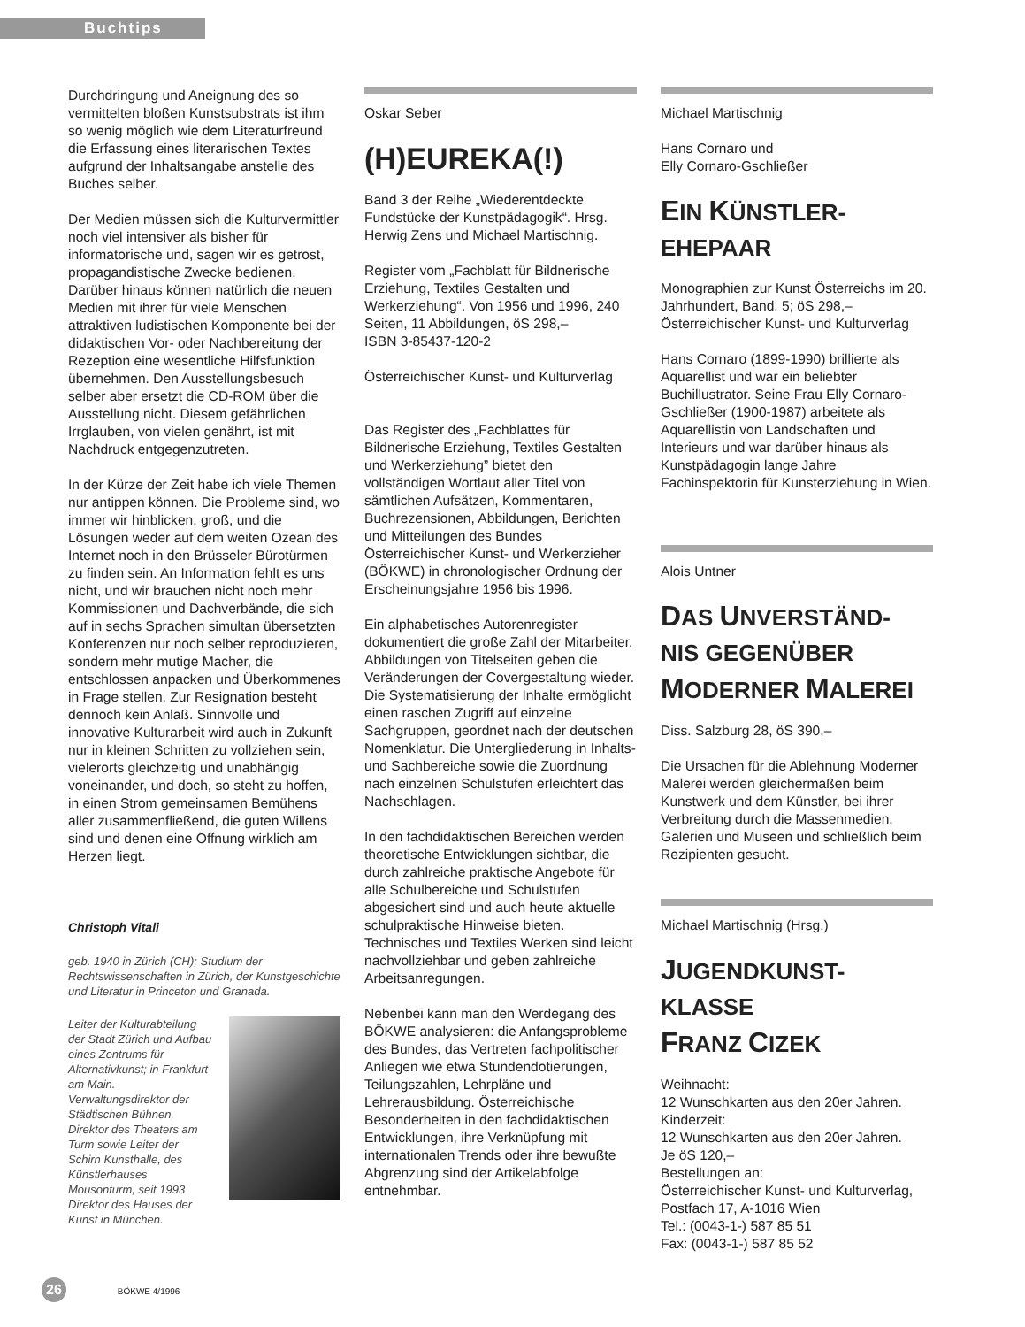Buchtips
Durchdringung und Aneignung des so vermittelten bloßen Kunstsubstrats ist ihm so wenig möglich wie dem Literaturfreund die Erfassung eines literarischen Textes aufgrund der Inhaltsangabe anstelle des Buches selber.
Der Medien müssen sich die Kulturvermittler noch viel intensiver als bisher für informatorische und, sagen wir es getrost, propagandistische Zwecke bedienen. Darüber hinaus können natürlich die neuen Medien mit ihrer für viele Menschen attraktiven ludistischen Komponente bei der didaktischen Vor- oder Nachbereitung der Rezeption eine wesentliche Hilfsfunktion übernehmen. Den Ausstellungsbesuch selber aber ersetzt die CD-ROM über die Ausstellung nicht. Diesem gefährlichen Irrglauben, von vielen genährt, ist mit Nachdruck entgegenzutreten.
In der Kürze der Zeit habe ich viele Themen nur antippen können. Die Probleme sind, wo immer wir hinblicken, groß, und die Lösungen weder auf dem weiten Ozean des Internet noch in den Brüsseler Bürotürmen zu finden sein. An Information fehlt es uns nicht, und wir brauchen nicht noch mehr Kommissionen und Dachverbände, die sich auf in sechs Sprachen simultan übersetzten Konferenzen nur noch selber reproduzieren, sondern mehr mutige Macher, die entschlossen anpacken und Überkommenes in Frage stellen. Zur Resignation besteht dennoch kein Anlaß. Sinnvolle und innovative Kulturarbeit wird auch in Zukunft nur in kleinen Schritten zu vollziehen sein, vielerorts gleichzeitig und unabhängig voneinander, und doch, so steht zu hoffen, in einen Strom gemeinsamen Bemühens aller zusammenfließend, die guten Willens sind und denen eine Öffnung wirklich am Herzen liegt.
Christoph Vitali
geb. 1940 in Zürich (CH); Studium der Rechtswissenschaften in Zürich, der Kunstgeschichte und Literatur in Princeton und Granada.
Leiter der Kulturabteilung der Stadt Zürich und Aufbau eines Zentrums für Alternativkunst; in Frankfurt am Main. Verwaltungsdirektor der Städtischen Bühnen, Direktor des Theaters am Turm sowie Leiter der Schirn Kunsthalle, des Künstlerhauses Mousonturm, seit 1993 Direktor des Hauses der Kunst in München.
Oskar Seber
(H)EUREKA(!)
Band 3 der Reihe „Wiederentdeckte Fundstücke der Kunstpädagogik“. Hrsg. Herwig Zens und Michael Martischnig.
Register vom „Fachblatt für Bildnerische Erziehung, Textiles Gestalten und Werkerziehung“. Von 1956 und 1996, 240 Seiten, 11 Abbildungen, öS 298,–
ISBN 3-85437-120-2
Österreichischer Kunst- und Kulturverlag
Das Register des „Fachblattes für Bildnerische Erziehung, Textiles Gestalten und Werkerziehung” bietet den vollständigen Wortlaut aller Titel von sämtlichen Aufsätzen, Kommentaren, Buchrezensionen, Abbildungen, Berichten und Mitteilungen des Bundes Österreichischer Kunst- und Werkerzieher (BÖKWE) in chronologischer Ordnung der Erscheinungsjahre 1956 bis 1996.
Ein alphabetisches Autorenregister dokumentiert die große Zahl der Mitarbeiter. Abbildungen von Titelseiten geben die Veränderungen der Covergestaltung wieder. Die Systematisierung der Inhalte ermöglicht einen raschen Zugriff auf einzelne Sachgruppen, geordnet nach der deutschen Nomenklatur. Die Untergliederung in Inhalts- und Sachbereiche sowie die Zuordnung nach einzelnen Schulstufen erleichtert das Nachschlagen.
In den fachdidaktischen Bereichen werden theoretische Entwicklungen sichtbar, die durch zahlreiche praktische Angebote für alle Schulbereiche und Schulstufen abgesichert sind und auch heute aktuelle schulpraktische Hinweise bieten. Technisches und Textiles Werken sind leicht nachvollziehbar und geben zahlreiche Arbeitsanregungen.
Nebenbei kann man den Werdegang des BÖKWE analysieren: die Anfangsprobleme des Bundes, das Vertreten fachpolitischer Anliegen wie etwa Stundendotierungen, Teilungszahlen, Lehrpläne und Lehrerausbildung. Österreichische Besonderheiten in den fachdidaktischen Entwicklungen, ihre Verknüpfung mit internationalen Trends oder ihre bewußte Abgrenzung sind der Artikelabfolge entnehmbar.
Michael Martischnig
Hans Cornaro und
Elly Cornaro-Gschließer
EIN KÜNSTLER-
EHEPAAR
Monographien zur Kunst Österreichs im 20. Jahrhundert, Band. 5; öS 298,–
Österreichischer Kunst- und Kulturverlag
Hans Cornaro (1899-1990) brillierte als Aquarellist und war ein beliebter Buchillustrator. Seine Frau Elly Cornaro-Gschließer (1900-1987) arbeitete als Aquarellistin von Landschaften und Interieurs und war darüber hinaus als Kunstpädagogin lange Jahre Fachinspektorin für Kunsterziehung in Wien.
Alois Untner
DAS UNVERSTÄND-
NIS GEGENÜBER
MODERNER MALEREI
Diss. Salzburg 28, öS 390,–
Die Ursachen für die Ablehnung Moderner Malerei werden gleichermaßen beim Kunstwerk und dem Künstler, bei ihrer Verbreitung durch die Massenmedien, Galerien und Museen und schließlich beim Rezipienten gesucht.
Michael Martischnig (Hrsg.)
JUGENDKUNST-
KLASSE
FRANZ CIZEK
Weihnacht:
12 Wunschkarten aus den 20er Jahren.
Kinderzeit:
12 Wunschkarten aus den 20er Jahren.
Je öS 120,–
Bestellungen an:
Österreichischer Kunst- und Kulturverlag, Postfach 17, A-1016 Wien
Tel.: (0043-1-) 587 85 51
Fax: (0043-1-) 587 85 52
26 BÖKWE 4/1996